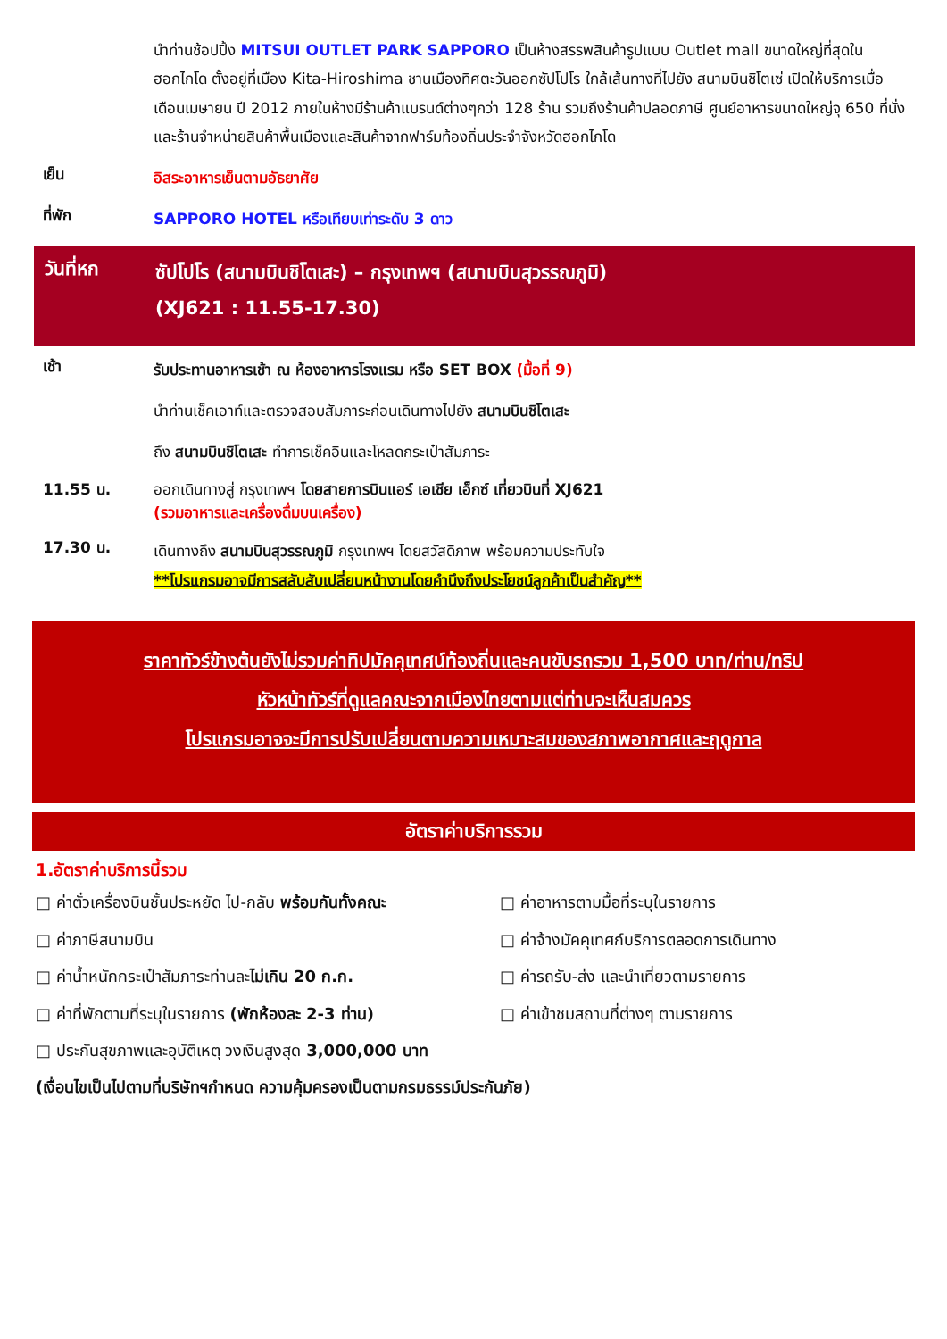นำท่านช้อปปิ้ง MITSUI OUTLET PARK SAPPORO เป็นห้างสรรพสินค้ารูปแบบ Outlet mall ขนาดใหญ่ที่สุดในฮอกไกโด ตั้งอยู่ที่เมือง Kita-Hiroshima ชานเมืองทิศตะวันออกซัปโปโร ใกล้เส้นทางที่ไปยัง สนามบินชิโตเซ่ เปิดให้บริการเมื่อเดือนเมษายน ปี 2012 ภายในห้างมีร้านค้าแบรนด์ต่างๆกว่า 128 ร้าน รวมถึงร้านค้าปลอดภาษี ศูนย์อาหารขนาดใหญ่จุ 650 ที่นั่ง และร้านจำหน่ายสินค้าพื้นเมืองและสินค้าจากฟาร์มท้องถิ่นประจำจังหวัดฮอกไกโด
เย็น
อิสระอาหารเย็นตามอัธยาศัย
ที่พัก
SAPPORO HOTEL หรือเทียบเท่าระดับ 3 ดาว
วันที่หก
ซัปโปโร (สนามบินชิโตเสะ) – กรุงเทพฯ (สนามบินสุวรรณภูมิ)
(XJ621 : 11.55-17.30)
เช้า
รับประทานอาหารเช้า ณ ห้องอาหารโรงแรม หรือ SET BOX (มื้อที่ 9)
นำท่านเช็คเอาท์และตรวจสอบสัมภาระก่อนเดินทางไปยัง สนามบินชิโตเสะ
ถึง สนามบินชิโตเสะ ทำการเช็คอินและโหลดกระเป๋าสัมภาระ
11.55 น.
ออกเดินทางสู่ กรุงเทพฯ โดยสายการบินแอร์ เอเชีย เอ็กซ์ เที่ยวบินที่ XJ621
(รวมอาหารและเครื่องดื่มบนเครื่อง)
17.30 น.
เดินทางถึง สนามบินสุวรรณภูมิ กรุงเทพฯ โดยสวัสดิภาพ พร้อมความประทับใจ
**โปรแกรมอาจมีการสลับสับเปลี่ยนหน้างานโดยคำนึงถึงประโยชน์ลูกค้าเป็นสำคัญ**
ราคาทัวร์ข้างต้นยังไม่รวมค่าทิปมัคคุเทศน์ท้องถิ่นและคนขับรถรวม 1,500 บาท/ท่าน/ทริป
หัวหน้าทัวร์ที่ดูแลคณะจากเมืองไทยตามแต่ท่านจะเห็นสมควร
โปรแกรมอาจจะมีการปรับเปลี่ยนตามความเหมาะสมของสภาพอากาศและฤดูกาล
อัตราค่าบริการรวม
1.อัตราค่าบริการนี้รวม
□ ค่าตั๋วเครื่องบินชั้นประหยัด ไป-กลับ พร้อมกันทั้งคณะ
□ ค่าอาหารตามมื้อที่ระบุในรายการ
□ ค่าภาษีสนามบิน
□ ค่าจ้างมัคคุเทศก์บริการตลอดการเดินทาง
□ ค่าน้ำหนักกระเป๋าสัมภาระท่านละไม่เกิน 20 ก.ก.
□ ค่ารถรับ-ส่ง และนำเที่ยวตามรายการ
□ ค่าที่พักตามที่ระบุในรายการ (พักห้องละ 2-3 ท่าน)
□ ค่าเข้าชมสถานที่ต่างๆ ตามรายการ
□ ประกันสุขภาพและอุบัติเหตุ วงเงินสูงสุด 3,000,000 บาท
(เงื่อนไขเป็นไปตามที่บริษัทฯกำหนด ความคุ้มครองเป็นตามกรมธรรม์ประกันภัย)